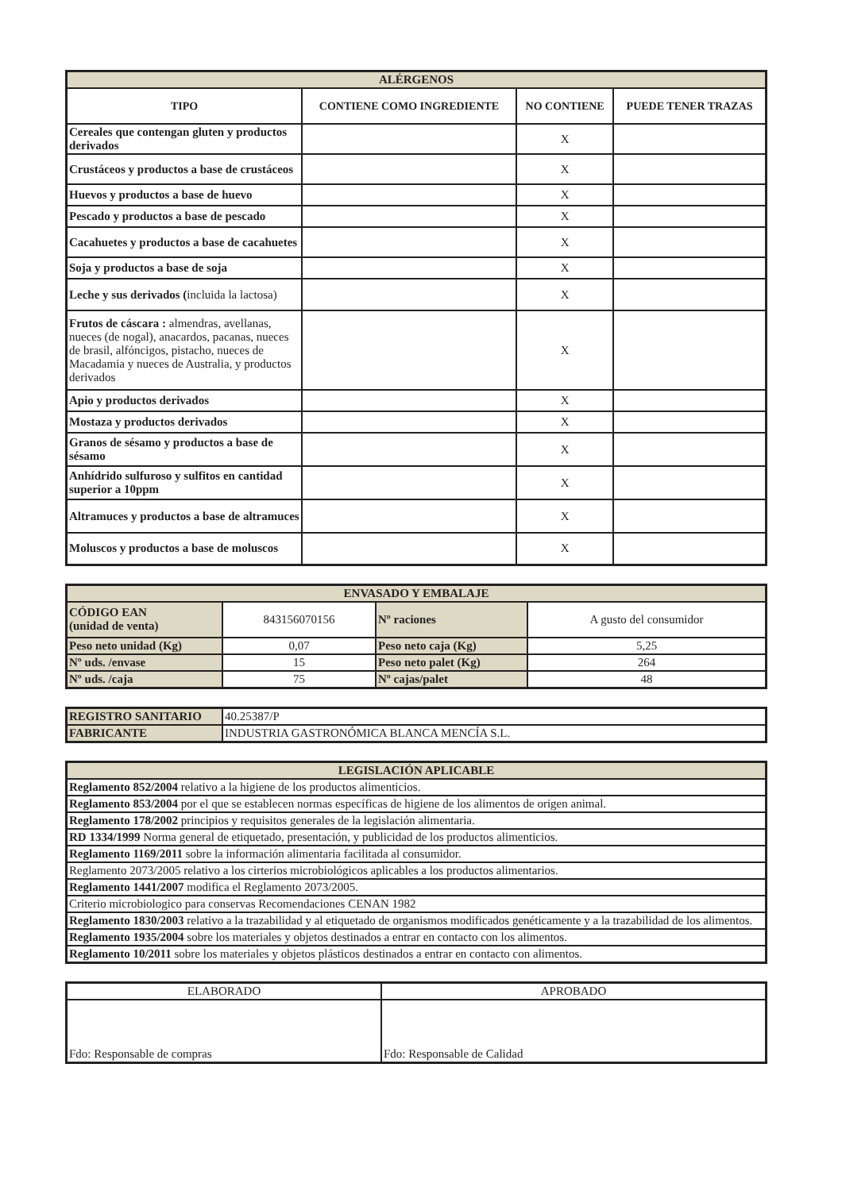| ALÉRGENOS | | | |
| TIPO | CONTIENE COMO INGREDIENTE | NO CONTIENE | PUEDE TENER TRAZAS |
| Cereales que contengan gluten y productos derivados | | X | |
| Crustáceos y productos a base de crustáceos | | X | |
| Huevos y productos a base de huevo | | X | |
| Pescado y productos a base de pescado | | X | |
| Cacahuetes y productos a base de cacahuetes | | X | |
| Soja y productos a base de soja | | X | |
| Leche y sus derivados ( incluida la lactosa) | | X | |
| Frutos de cáscara : almendras, avellanas, nueces (de nogal), anacardos, pacanas, nueces de brasil, alfóncigos, pistacho, nueces de Macadamia y nueces de Australia, y productos derivados | | X | |
| Apio y productos derivados | | X | |
| Mostaza y productos derivados | | X | |
| Granos de sésamo y productos a base de sésamo | | X | |
| Anhídrido sulfuroso y sulfitos en cantidad superior a 10ppm | | X | |
| Altramuces y productos a base de altramuces | | X | |
| Moluscos y productos a base de moluscos | | X | |
| ENVASADO Y EMBALAJE | | | |
| CÓDIGO EAN (unidad de venta) | 843156070156 | Nº raciones | A gusto del consumidor |
| Peso neto unidad (Kg) | 0,07 | Peso neto caja (Kg) | 5,25 |
| Nº uds. /envase | 15 | Peso neto palet (Kg) | 264 |
| Nº uds. /caja | 75 | Nº cajas/palet | 48 |
| REGISTRO SANITARIO | 40.25387/P |
| FABRICANTE | INDUSTRIA GASTRONÓMICA BLANCA MENCÍA S.L. |
| LEGISLACIÓN APLICABLE |
| Reglamento 852/2004 relativo a la higiene de los productos alimenticios. |
| Reglamento 853/2004 por el que se establecen normas específicas de higiene de los alimentos de origen animal. |
| Reglamento 178/2002 principios y requisitos generales de la legislación alimentaria. |
| RD 1334/1999 Norma general de etiquetado, presentación, y publicidad de los productos alimenticios. |
| Reglamento 1169/2011 sobre la información alimentaria facilitada al consumidor. |
| Reglamento 2073/2005 relativo a los cirterios microbiológicos aplicables a los productos alimentarios. |
| Reglamento 1441/2007 modifica el Reglamento 2073/2005. |
| Criterio microbiologico para conservas Recomendaciones CENAN 1982 |
| Reglamento 1830/2003 relativo a la trazabilidad y al etiquetado de organismos modificados genéticamente y a la trazabilidad de los alimentos. |
| Reglamento 1935/2004 sobre los materiales y objetos destinados a entrar en contacto con los alimentos. |
| Reglamento 10/2011 sobre los materiales y objetos plásticos destinados a entrar en contacto con alimentos. |
| ELABORADO | APROBADO |
| Fdo: Responsable de compras | Fdo: Responsable de Calidad |